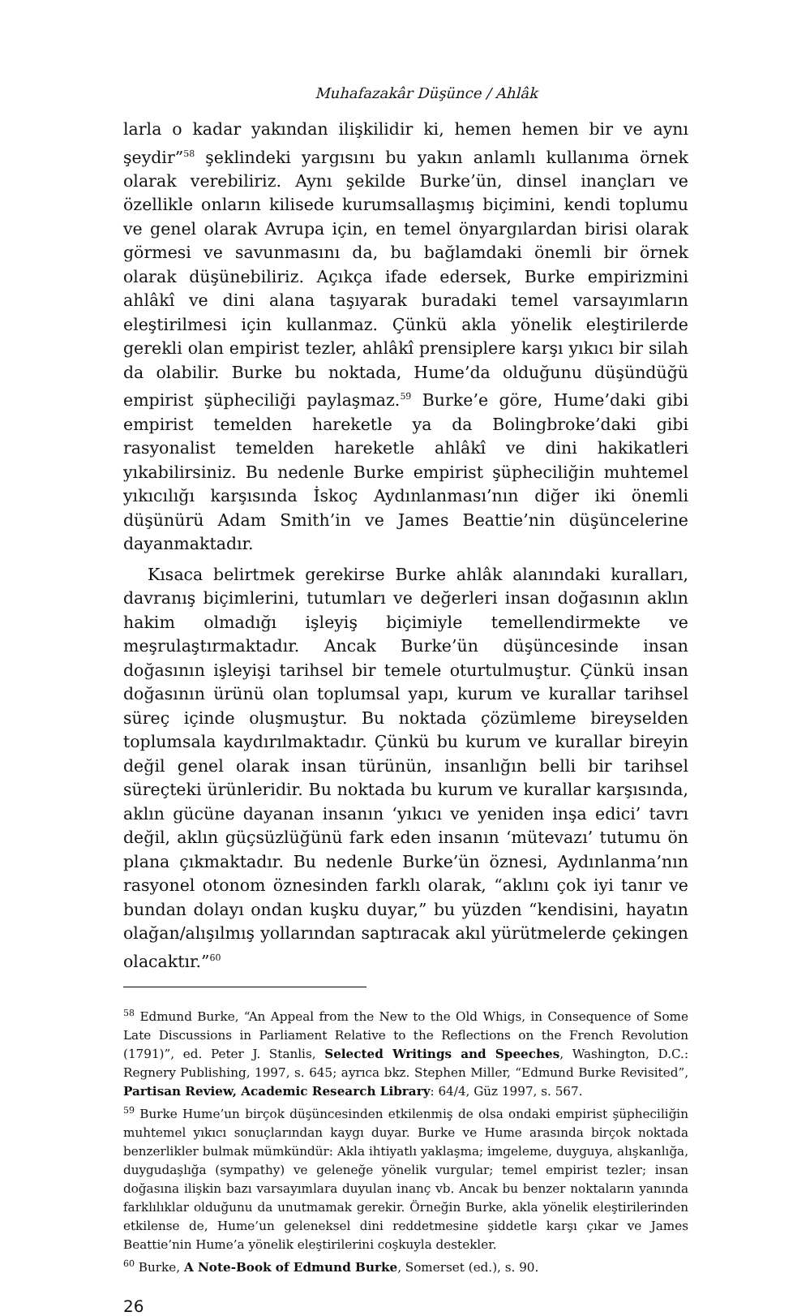Muhafazakâr Düşünce / Ahlâk
larla o kadar yakından ilişkilidir ki, hemen hemen bir ve aynı şeydir”<sup>58</sup> şeklindeki yargısını bu yakın anlamlı kullanıma örnek olarak verebiliriz. Aynı şekilde Burke’ün, dinsel inançları ve özellikle onların kilisede kurumsallaşmış biçimini, kendi toplumu ve genel olarak Avrupa için, en temel önyargılardan birisi olarak görmesi ve savunmasını da, bu bağlamdaki önemli bir örnek olarak düşünebiliriz. Açıkça ifade edersek, Burke empirizmini ahlâkî ve dini alana taşıyarak buradaki temel varsayımların eleştirilmesi için kullanmaz. Çünkü akla yönelik eleştirilerde gerekli olan empirist tezler, ahlâkî prensiplere karşı yıkıcı bir silah da olabilir. Burke bu noktada, Hume’da olduğunu düşündüğü empirist şüpheciliği paylaşmaz.<sup>59</sup> Burke’e göre, Hume’daki gibi empirist temelden hareketle ya da Bolingbroke’daki gibi rasyonalist temelden hareketle ahlâkî ve dini hakikatleri yıkabilirsiniz. Bu nedenle Burke empirist şüpheciliğin muhtemel yıkıcılığı karşısında İskoç Aydınlanması’nın diğer iki önemli düşünürü Adam Smith’in ve James Beattie’nin düşüncelerine dayanmaktadır.
Kısaca belirtmek gerekirse Burke ahlâk alanındaki kuralları, davranış biçimlerini, tutumları ve değerleri insan doğasının aklın hakim olmadığı işleyiş biçimiyle temellendirmekte ve meşrulaştırmaktadır. Ancak Burke’ün düşüncesinde insan doğasının işleyişi tarihsel bir temele oturtulmuştur. Çünkü insan doğasının ürünü olan toplumsal yapı, kurum ve kurallar tarihsel süreç içinde oluşmuştur. Bu noktada çözümleme bireyselden toplumsala kaydırılmaktadır. Çünkü bu kurum ve kurallar bireyin değil genel olarak insan türünün, insanlığın belli bir tarihsel süreçteki ürünleridir. Bu noktada bu kurum ve kurallar karşısında, aklın gücüne dayanan insanın ‘yıkıcı ve yeniden inşa edici’ tavrı değil, aklın güçsüzlüğünü fark eden insanın ‘mütevazı’ tutumu ön plana çıkmaktadır. Bu nedenle Burke’ün öznesi, Aydınlanma’nın rasyonel otonom öznesinden farklı olarak, “aklını çok iyi tanır ve bundan dolayı ondan kuşku duyar,” bu yüzden “kendisini, hayatın olağan/alışılmış yollarından saptıracak akıl yürütmelerde çekingen olacaktır.”<sup>60</sup>
<sup>58</sup> Edmund Burke, “An Appeal from the New to the Old Whigs, in Consequence of Some Late Discussions in Parliament Relative to the Reflections on the French Revolution (1791)”, ed. Peter J. Stanlis, Selected Writings and Speeches, Washington, D.C.: Regnery Publishing, 1997, s. 645; ayrıca bkz. Stephen Miller, “Edmund Burke Revisited”, Partisan Review, Academic Research Library: 64/4, Güz 1997, s. 567.
<sup>59</sup> Burke Hume’un birçok düşüncesinden etkilenmiş de olsa ondaki empirist şüpheciliğin muhtemel yıkıcı sonuçlarından kaygı duyar. Burke ve Hume arasında birçok noktada benzerlikler bulmak mümkündür: Akla ihtiyatlı yaklaşma; imgeleme, duyguya, alışkanlığa, duygudaşlığa (sympathy) ve geleneğe yönelik vurgular; temel empirist tezler; insan doğasına ilişkin bazı varsayımlara duyulan inanç vb. Ancak bu benzer noktaların yanında farklılıklar olduğunu da unutmamak gerekir. Örneğin Burke, akla yönelik eleştirilerinden etkilense de, Hume’un geleneksel dini reddetmesine şiddetle karşı çıkar ve James Beattie’nin Hume’a yönelik eleştirilerini coşkuyla destekler.
<sup>60</sup> Burke, A Note-Book of Edmund Burke, Somerset (ed.), s. 90.
26